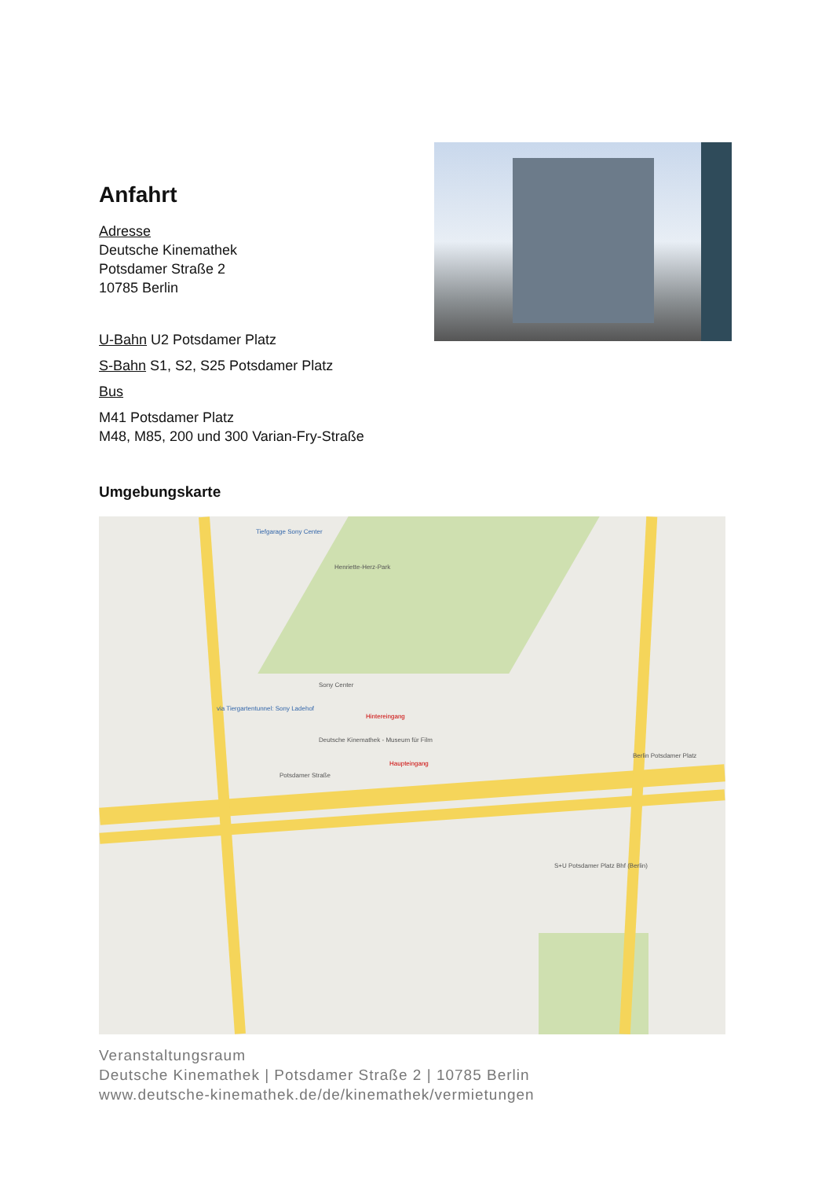Anfahrt
Adresse
Deutsche Kinemathek
Potsdamer Straße 2
10785 Berlin
U-Bahn U2 Potsdamer Platz
S-Bahn S1, S2, S25 Potsdamer Platz
Bus
M41 Potsdamer Platz
M48, M85, 200 und 300 Varian-Fry-Straße
Umgebungskarte
Tiefgarage Sony Center
Henriette-Herz-Park
Sony Center
Hintereingang
Deutsche Kinemathek - Museum für Film
Haupteingang
Potsdamer Straße
via Tiergartentunnel: Sony Ladehof
Berlin Potsdamer Platz
S+U Potsdamer Platz Bhf (Berlin)
Veranstaltungsraum
Deutsche Kinemathek | Potsdamer Straße 2 | 10785 Berlin
www.deutsche-kinemathek.de/de/kinemathek/vermietungen